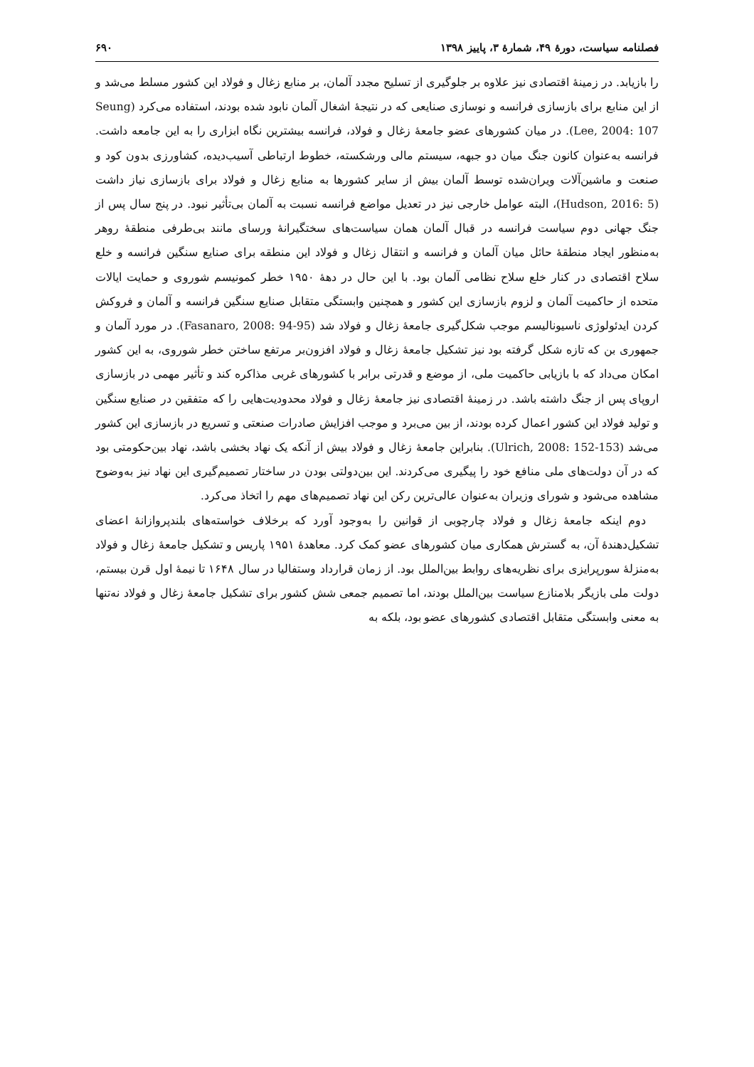فصلنامه سیاست، دورهٔ ۴۹، شمارهٔ ۳، پاییز ۱۳۹۸ ۶۹۰
را بازیابد. در زمینهٔ اقتصادی نیز علاوه بر جلوگیری از تسلیح مجدد آلمان، بر منابع زغال و فولاد این کشور مسلط می‌شد و از این منابع برای بازسازی فرانسه و نوسازی صنایعی که در نتیجهٔ اشغال آلمان نابود شده بودند، استفاده می‌کرد (Seung Lee, 2004: 107). در میان کشورهای عضو جامعهٔ زغال و فولاد، فرانسه بیشترین نگاه ابزاری را به این جامعه داشت. فرانسه به‌عنوان کانون جنگ میان دو جبهه، سیستم مالی ورشکسته، خطوط ارتباطی آسیب‌دیده، کشاورزی بدون کود و صنعت و ماشین‌آلات ویران‌شده توسط آلمان بیش از سایر کشورها به منابع زغال و فولاد برای بازسازی نیاز داشت (Hudson, 2016: 5)، البته عوامل خارجی نیز در تعدیل مواضع فرانسه نسبت به آلمان بی‌تأثیر نبود. در پنج سال پس از جنگ جهانی دوم سیاست فرانسه در قبال آلمان همان سیاست‌های سختگیرانهٔ ورسای مانند بی‌طرفی منطقهٔ روهر به‌منظور ایجاد منطقهٔ حائل میان آلمان و فرانسه و انتقال زغال و فولاد این منطقه برای صنایع سنگین فرانسه و خلع سلاح اقتصادی در کنار خلع سلاح نظامی آلمان بود. با این حال در دههٔ ۱۹۵۰ خطر کمونیسم شوروی و حمایت ایالات متحده از حاکمیت آلمان و لزوم بازسازی این کشور و همچنین وابستگی متقابل صنایع سنگین فرانسه و آلمان و فروکش کردن ایدئولوژی ناسیونالیسم موجب شکل‌گیری جامعهٔ زغال و فولاد شد (Fasanaro, 2008: 94-95). در مورد آلمان و جمهوری بن که تازه شکل گرفته بود نیز تشکیل جامعهٔ زغال و فولاد افزون‌بر مرتفع ساختن خطر شوروی، به این کشور امکان می‌داد که با بازیابی حاکمیت ملی، از موضع و قدرتی برابر با کشورهای غربی مذاکره کند و تأثیر مهمی در بازسازی اروپای پس از جنگ داشته باشد. در زمینهٔ اقتصادی نیز جامعهٔ زغال و فولاد محدودیت‌هایی را که متفقین در صنایع سنگین و تولید فولاد این کشور اعمال کرده بودند، از بین می‌برد و موجب افزایش صادرات صنعتی و تسریع در بازسازی این کشور می‌شد (Ulrich, 2008: 152-153). بنابراین جامعهٔ زغال و فولاد بیش از آنکه یک نهاد بخشی باشد، نهاد بین‌حکومتی بود که در آن دولت‌های ملی منافع خود را پیگیری می‌کردند. این بین‌دولتی بودن در ساختار تصمیم‌گیری این نهاد نیز به‌وضوح مشاهده می‌شود و شورای وزیران به‌عنوان عالی‌ترین رکن این نهاد تصمیم‌های مهم را اتخاذ می‌کرد.
دوم اینکه جامعهٔ زغال و فولاد چارچوبی از قوانین را به‌وجود آورد که برخلاف خواسته‌های بلندپروازانهٔ اعضای تشکیل‌دهندهٔ آن، به گسترش همکاری میان کشورهای عضو کمک کرد. معاهدهٔ ۱۹۵۱ پاریس و تشکیل جامعهٔ زغال و فولاد به‌منزلهٔ سورپرایزی برای نظریه‌های روابط بین‌الملل بود. از زمان قرارداد وستفالیا در سال ۱۶۴۸ تا نیمهٔ اول قرن بیستم، دولت ملی بازیگر بلامنازع سیاست بین‌الملل بودند، اما تصمیم جمعی شش کشور برای تشکیل جامعهٔ زغال و فولاد نه‌تنها به معنی وابستگی متقابل اقتصادی کشورهای عضو بود، بلکه به